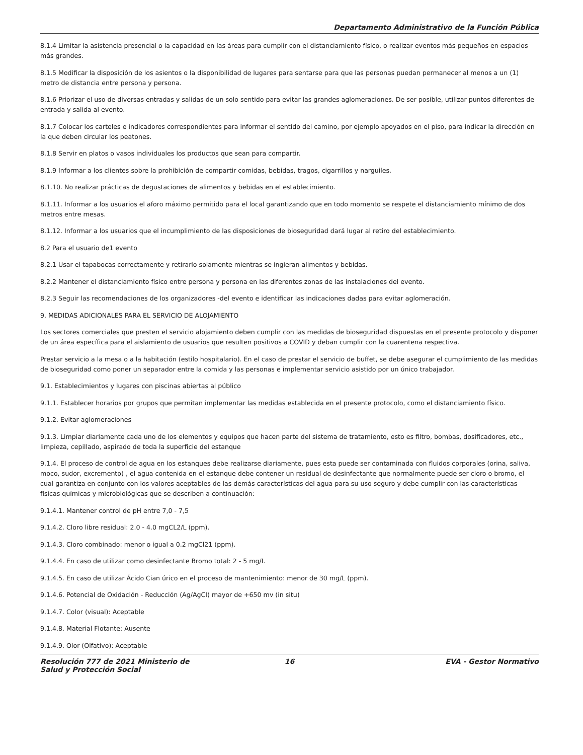Departamento Administrativo de la Función Pública
8.1.4 Limitar la asistencia presencial o la capacidad en las áreas para cumplir con el distanciamiento físico, o realizar eventos más pequeños en espacios más grandes.
8.1.5 Modificar la disposición de los asientos o la disponibilidad de lugares para sentarse para que las personas puedan permanecer al menos a un (1) metro de distancia entre persona y persona.
8.1.6 Priorizar el uso de diversas entradas y salidas de un solo sentido para evitar las grandes aglomeraciones. De ser posible, utilizar puntos diferentes de entrada y salida al evento.
8.1.7 Colocar los carteles e indicadores correspondientes para informar el sentido del camino, por ejemplo apoyados en el piso, para indicar la dirección en la que deben circular los peatones.
8.1.8 Servir en platos o vasos individuales los productos que sean para compartir.
8.1.9 Informar a los clientes sobre la prohibición de compartir comidas, bebidas, tragos, cigarrillos y narguiles.
8.1.10. No realizar prácticas de degustaciones de alimentos y bebidas en el establecimiento.
8.1.11. Informar a los usuarios el aforo máximo permitido para el local garantizando que en todo momento se respete el distanciamiento mínimo de dos metros entre mesas.
8.1.12. Informar a los usuarios que el incumplimiento de las disposiciones de bioseguridad dará lugar al retiro del establecimiento.
8.2 Para el usuario de1 evento
8.2.1 Usar el tapabocas correctamente y retirarlo solamente mientras se ingieran alimentos y bebidas.
8.2.2 Mantener el distanciamiento físico entre persona y persona en las diferentes zonas de las instalaciones del evento.
8.2.3 Seguir las recomendaciones de los organizadores -del evento e identificar las indicaciones dadas para evitar aglomeración.
9. MEDIDAS ADICIONALES PARA EL SERVICIO DE ALOJAMIENTO
Los sectores comerciales que presten el servicio alojamiento deben cumplir con las medidas de bioseguridad dispuestas en el presente protocolo y disponer de un área específica para el aislamiento de usuarios que resulten positivos a COVID y deban cumplir con la cuarentena respectiva.
Prestar servicio a la mesa o a la habitación (estilo hospitalario). En el caso de prestar el servicio de buffet, se debe asegurar el cumplimiento de las medidas de bioseguridad como poner un separador entre la comida y las personas e implementar servicio asistido por un único trabajador.
9.1. Establecimientos y lugares con piscinas abiertas al público
9.1.1. Establecer horarios por grupos que permitan implementar las medidas establecida en el presente protocolo, como el distanciamiento físico.
9.1.2. Evitar aglomeraciones
9.1.3. Limpiar diariamente cada uno de los elementos y equipos que hacen parte del sistema de tratamiento, esto es filtro, bombas, dosificadores, etc., limpieza, cepillado, aspirado de toda la superficie del estanque
9.1.4. El proceso de control de agua en los estanques debe realizarse diariamente, pues esta puede ser contaminada con fluidos corporales (orina, saliva, moco, sudor, excremento) , el agua contenida en el estanque debe contener un residual de desinfectante que normalmente puede ser cloro o bromo, el cual garantiza en conjunto con los valores aceptables de las demás características del agua para su uso seguro y debe cumplir con las características físicas químicas y microbiológicas que se describen a continuación:
9.1.4.1. Mantener control de pH entre 7,0 - 7,5
9.1.4.2. Cloro libre residual: 2.0 - 4.0 mgCL2/L (ppm).
9.1.4.3. Cloro combinado: menor o igual a 0.2 mgCl21 (ppm).
9.1.4.4. En caso de utilizar como desinfectante Bromo total: 2 - 5 mg/I.
9.1.4.5. En caso de utilizar Ácido Cian úrico en el proceso de mantenimiento: menor de 30 mg/L (ppm).
9.1.4.6. Potencial de Oxidación - Reducción (Ag/AgCI) mayor de +650 mv (in situ)
9.1.4.7. Color (visual): Aceptable
9.1.4.8. Material Flotante: Ausente
9.1.4.9. Olor (Olfativo): Aceptable
Resolución 777 de 2021 Ministerio de Salud y Protección Social
16 EVA - Gestor Normativo